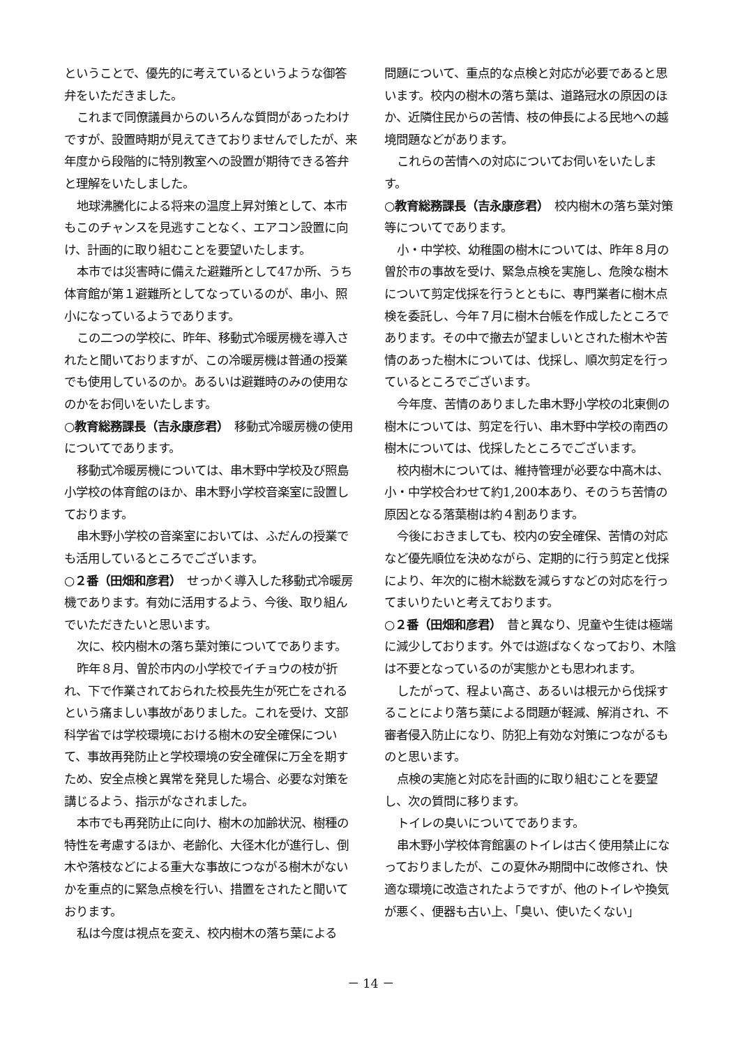ということで、優先的に考えているというような御答弁をいただきました。
これまで同僚議員からのいろんな質問があったわけですが、設置時期が見えてきておりませんでしたが、来年度から段階的に特別教室への設置が期待できる答弁と理解をいたしました。
地球沸騰化による将来の温度上昇対策として、本市もこのチャンスを見逃すことなく、エアコン設置に向け、計画的に取り組むことを要望いたします。
本市では災害時に備えた避難所として47か所、うち体育館が第１避難所としてなっているのが、串小、照小になっているようであります。
この二つの学校に、昨年、移動式冷暖房機を導入されたと聞いておりますが、この冷暖房機は普通の授業でも使用しているのか。あるいは避難時のみの使用なのかをお伺いをいたします。
○教育総務課長（吉永康彦君）　移動式冷暖房機の使用についてであります。
移動式冷暖房機については、串木野中学校及び照島小学校の体育館のほか、串木野小学校音楽室に設置しております。
串木野小学校の音楽室においては、ふだんの授業でも活用しているところでございます。
○２番（田畑和彦君）　せっかく導入した移動式冷暖房機であります。有効に活用するよう、今後、取り組んでいただきたいと思います。
次に、校内樹木の落ち葉対策についてであります。
昨年８月、曽於市内の小学校でイチョウの枝が折れ、下で作業されておられた校長先生が死亡をされるという痛ましい事故がありました。これを受け、文部科学省では学校環境における樹木の安全確保について、事故再発防止と学校環境の安全確保に万全を期すため、安全点検と異常を発見した場合、必要な対策を講じるよう、指示がなされました。
本市でも再発防止に向け、樹木の加齢状況、樹種の特性を考慮するほか、老齢化、大径木化が進行し、倒木や落枝などによる重大な事故につながる樹木がないかを重点的に緊急点検を行い、措置をされたと聞いております。
私は今度は視点を変え、校内樹木の落ち葉による
問題について、重点的な点検と対応が必要であると思います。校内の樹木の落ち葉は、道路冠水の原因のほか、近隣住民からの苦情、枝の伸長による民地への越境問題などがあります。
これらの苦情への対応についてお伺いをいたします。
○教育総務課長（吉永康彦君）　校内樹木の落ち葉対策等についてであります。
小・中学校、幼稚園の樹木については、昨年８月の曽於市の事故を受け、緊急点検を実施し、危険な樹木について剪定伐採を行うとともに、専門業者に樹木点検を委託し、今年７月に樹木台帳を作成したところであります。その中で撤去が望ましいとされた樹木や苦情のあった樹木については、伐採し、順次剪定を行っているところでございます。
今年度、苦情のありました串木野小学校の北東側の樹木については、剪定を行い、串木野中学校の南西の樹木については、伐採したところでございます。
校内樹木については、維持管理が必要な中高木は、小・中学校合わせて約1,200本あり、そのうち苦情の原因となる落葉樹は約４割あります。
今後におきましても、校内の安全確保、苦情の対応など優先順位を決めながら、定期的に行う剪定と伐採により、年次的に樹木総数を減らすなどの対応を行ってまいりたいと考えております。
○２番（田畑和彦君）　昔と異なり、児童や生徒は極端に減少しております。外では遊ばなくなっており、木陰は不要となっているのが実態かとも思われます。
したがって、程よい高さ、あるいは根元から伐採することにより落ち葉による問題が軽減、解消され、不審者侵入防止になり、防犯上有効な対策につながるものと思います。
点検の実施と対応を計画的に取り組むことを要望し、次の質問に移ります。
トイレの臭いについてであります。
串木野小学校体育館裏のトイレは古く使用禁止になっておりましたが、この夏休み期間中に改修され、快適な環境に改造されたようですが、他のトイレや換気が悪く、便器も古い上、「臭い、使いたくない」
－ 14 －